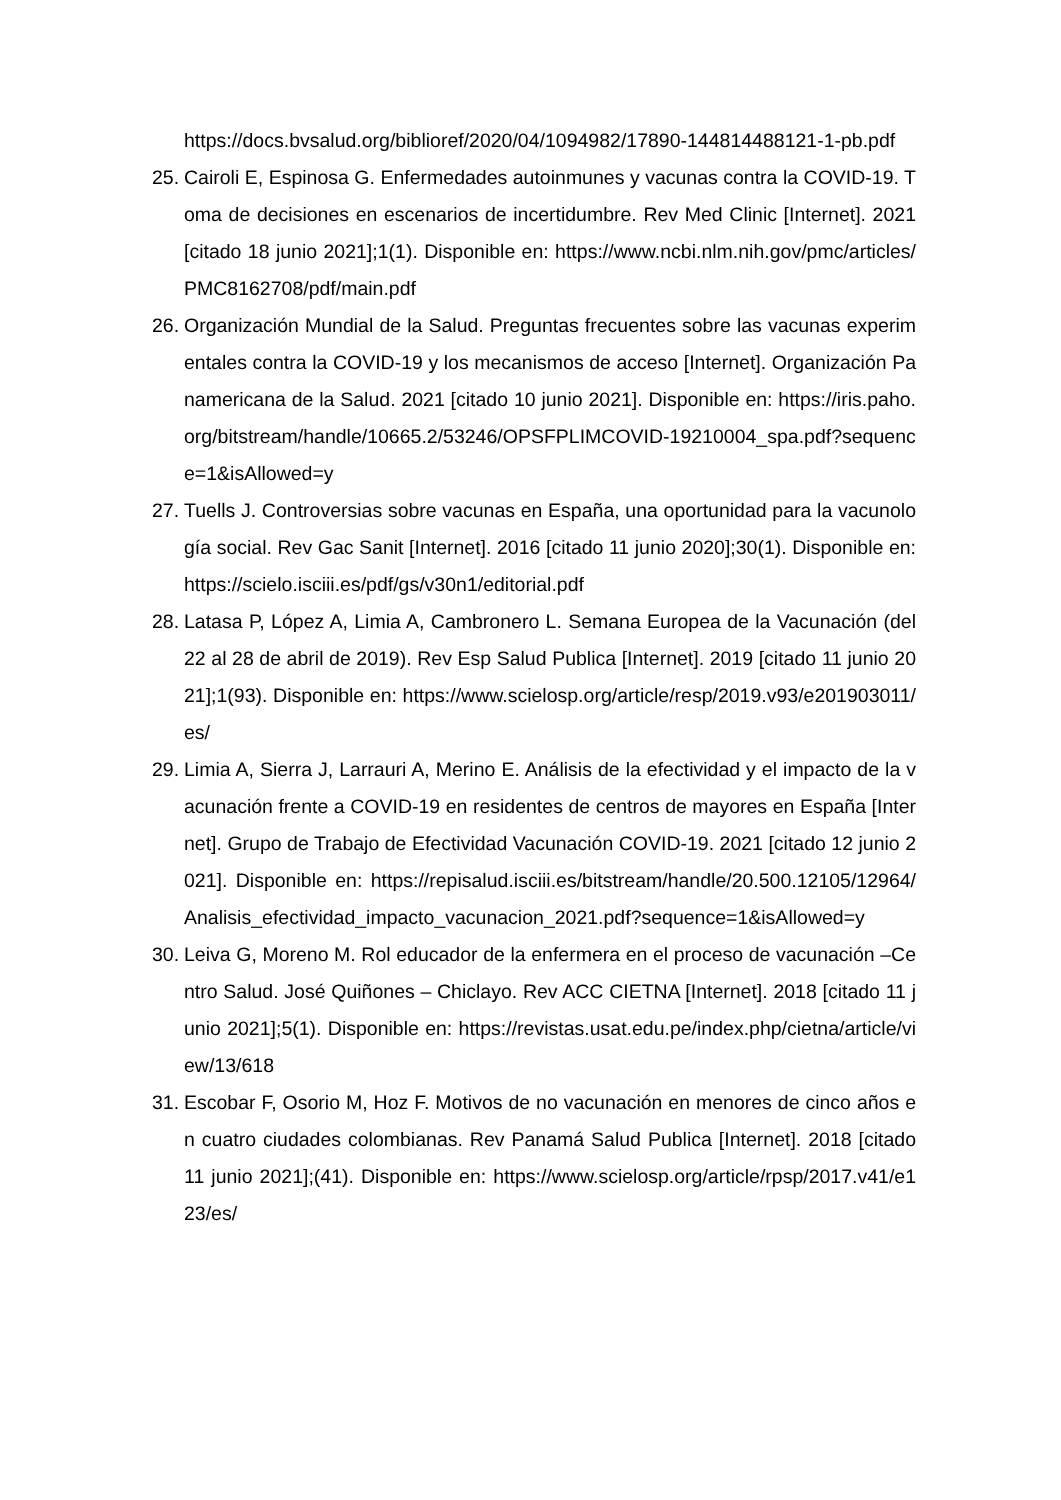https://docs.bvsalud.org/biblioref/2020/04/1094982/17890-144814488121-1-pb.pdf
25. Cairoli E, Espinosa G. Enfermedades autoinmunes y vacunas contra la COVID-19. Toma de decisiones en escenarios de incertidumbre. Rev Med Clinic [Internet]. 2021 [citado 18 junio 2021];1(1). Disponible en: https://www.ncbi.nlm.nih.gov/pmc/articles/PMC8162708/pdf/main.pdf
26. Organización Mundial de la Salud. Preguntas frecuentes sobre las vacunas experimentales contra la COVID-19 y los mecanismos de acceso [Internet]. Organización Panamericana de la Salud. 2021 [citado 10 junio 2021]. Disponible en: https://iris.paho.org/bitstream/handle/10665.2/53246/OPSFPLIMCOVID-19210004_spa.pdf?sequence=1&isAllowed=y
27. Tuells J. Controversias sobre vacunas en España, una oportunidad para la vacunología social. Rev Gac Sanit [Internet]. 2016 [citado 11 junio 2020];30(1). Disponible en: https://scielo.isciii.es/pdf/gs/v30n1/editorial.pdf
28. Latasa P, López A, Limia A, Cambronero L. Semana Europea de la Vacunación (del 22 al 28 de abril de 2019). Rev Esp Salud Publica [Internet]. 2019 [citado 11 junio 2021];1(93). Disponible en: https://www.scielosp.org/article/resp/2019.v93/e201903011/es/
29. Limia A, Sierra J, Larrauri A, Merino E. Análisis de la efectividad y el impacto de la vacunación frente a COVID-19 en residentes de centros de mayores en España [Internet]. Grupo de Trabajo de Efectividad Vacunación COVID-19. 2021 [citado 12 junio 2021]. Disponible en: https://repisalud.isciii.es/bitstream/handle/20.500.12105/12964/Analisis_efectividad_impacto_vacunacion_2021.pdf?sequence=1&isAllowed=y
30. Leiva G, Moreno M. Rol educador de la enfermera en el proceso de vacunación –Centro Salud. José Quiñones – Chiclayo. Rev ACC CIETNA [Internet]. 2018 [citado 11 junio 2021];5(1). Disponible en: https://revistas.usat.edu.pe/index.php/cietna/article/view/13/618
31. Escobar F, Osorio M, Hoz F. Motivos de no vacunación en menores de cinco años en cuatro ciudades colombianas. Rev Panamá Salud Publica [Internet]. 2018 [citado 11 junio 2021];(41). Disponible en: https://www.scielosp.org/article/rpsp/2017.v41/e123/es/